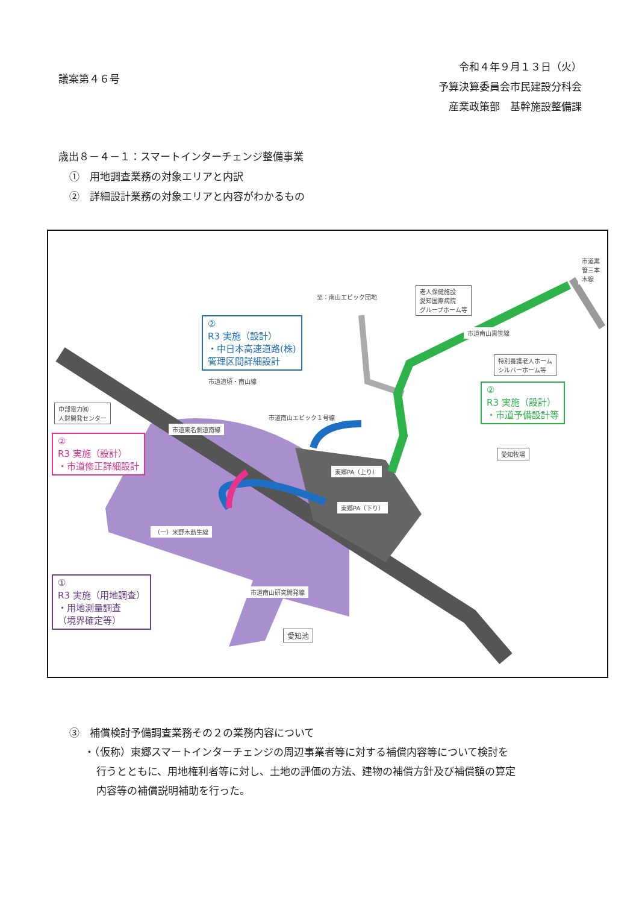議案第４６号
令和４年９月１３日（火）
予算決算委員会市民建設分科会
産業政策部　基幹施設整備課
歳出８－４－１：スマートインターチェンジ整備事業
①　用地調査業務の対象エリアと内訳
②　詳細設計業務の対象エリアと内容がわかるもの
至：南山エピック団地
老人保健施設
愛知国際病院
グループホーム等
特別養護老人ホーム
シルバーホーム等
中部電力㈱
人財開発センター
愛知牧場
愛知池
市道黒笹三本木線
市道南山黒笹線
市道追頃・南山線
市道南山エピック１号線
市道東名側道南線
東郷PA（上り）
東郷PA（下り）
（一）米野木莇生線
市道南山研究開発線
②
R3 実施（設計）
・中日本高速道路(株)
管理区間詳細設計
②
R3 実施（設計）
・市道予備設計等
②
R3 実施（設計）
・市道修正詳細設計
①
R3 実施（用地調査）
・用地測量調査
（境界確定等）
③　補償検討予備調査業務その２の業務内容について
・（仮称）東郷スマートインターチェンジの周辺事業者等に対する補償内容等について検討を
行うとともに、用地権利者等に対し、土地の評価の方法、建物の補償方針及び補償額の算定
内容等の補償説明補助を行った。